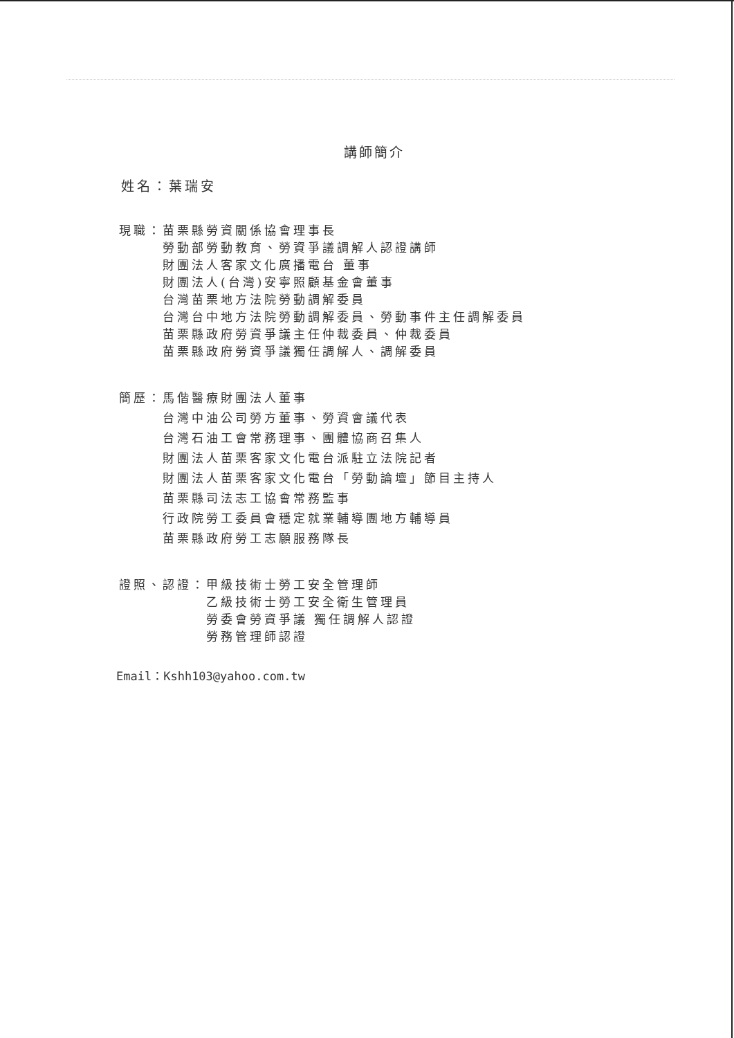講師簡介
姓名：葉瑞安
現職： 苗栗縣勞資關係協會理事長
勞動部勞動教育、勞資爭議調解人認證講師
財團法人客家文化廣播電台 董事
財團法人(台灣)安寧照顧基金會董事
台灣苗栗地方法院勞動調解委員
台灣台中地方法院勞動調解委員、勞動事件主任調解委員
苗栗縣政府勞資爭議主任仲裁委員、仲裁委員
苗栗縣政府勞資爭議獨任調解人、調解委員
簡歷： 馬偕醫療財團法人董事
台灣中油公司勞方董事、勞資會議代表
台灣石油工會常務理事、團體協商召集人
財團法人苗栗客家文化電台派駐立法院記者
財團法人苗栗客家文化電台「勞動論壇」節目主持人
苗栗縣司法志工協會常務監事
行政院勞工委員會穩定就業輔導團地方輔導員
苗栗縣政府勞工志願服務隊長
證照、認證： 甲級技術士勞工安全管理師
乙級技術士勞工安全衛生管理員
勞委會勞資爭議 獨任調解人認證
勞務管理師認證
Email：Kshh103@yahoo.com.tw